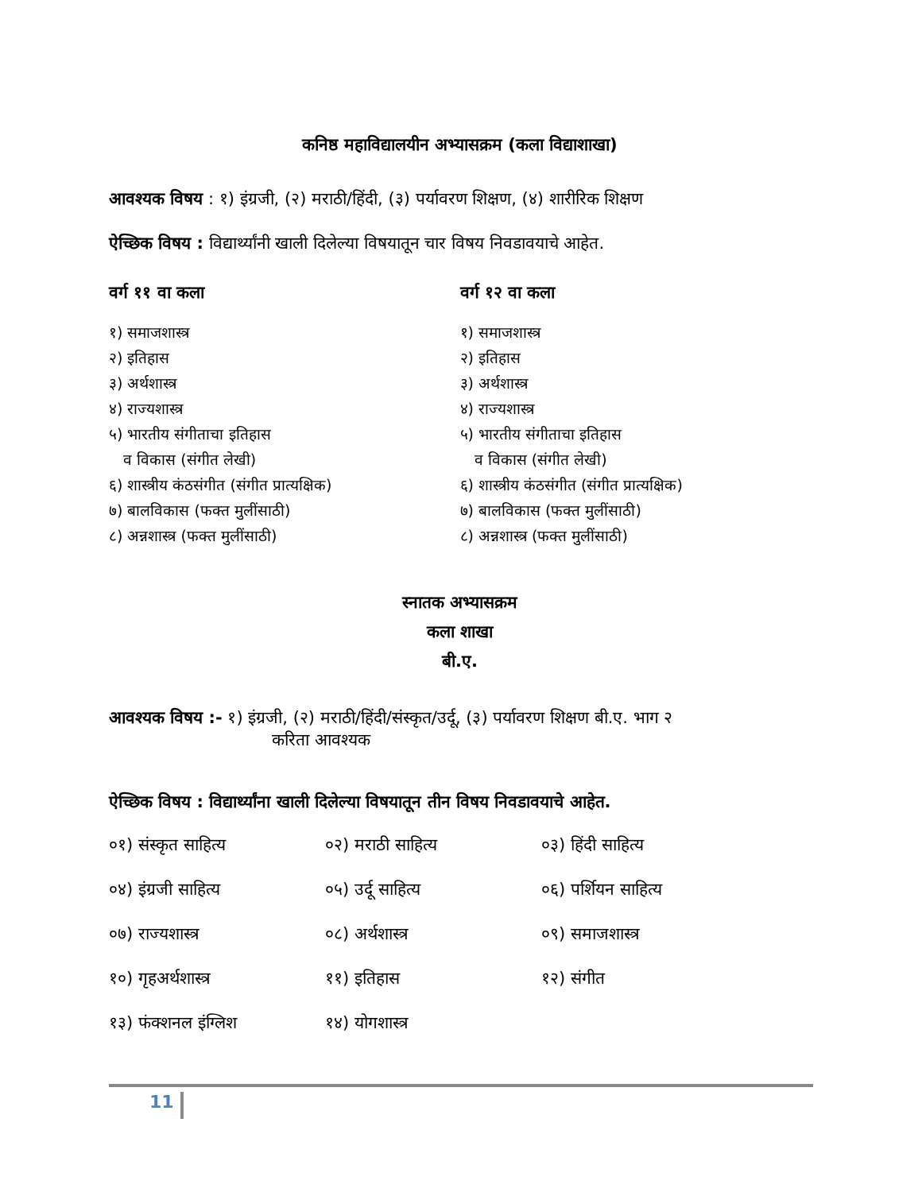कनिष्ठ महाविद्यालयीन अभ्यासक्रम (कला विद्याशाखा)
आवश्यक विषय : १) इंग्रजी, (२) मराठी/हिंदी, (३) पर्यावरण शिक्षण, (४) शारीरिक शिक्षण
ऐच्छिक विषय : विद्यार्थ्यांनी खाली दिलेल्या विषयातून चार विषय निवडावयाचे आहेत.
वर्ग ११ वा कला
१) समाजशास्त्र
२) इतिहास
३) अर्थशास्त्र
४) राज्यशास्त्र
५) भारतीय संगीताचा इतिहास
व विकास (संगीत लेखी)
६) शास्त्रीय कंठसंगीत (संगीत प्रात्यक्षिक)
७) बालविकास (फक्त मुलींसाठी)
८) अन्नशास्त्र (फक्त मुलींसाठी)
वर्ग १२ वा कला
१) समाजशास्त्र
२) इतिहास
३) अर्थशास्त्र
४) राज्यशास्त्र
५) भारतीय संगीताचा इतिहास
व विकास (संगीत लेखी)
६) शास्त्रीय कंठसंगीत (संगीत प्रात्यक्षिक)
७) बालविकास (फक्त मुलींसाठी)
८) अन्नशास्त्र (फक्त मुलींसाठी)
स्नातक अभ्यासक्रम
कला शाखा
बी.ए.
आवश्यक विषय :- १) इंग्रजी, (२) मराठी/हिंदी/संस्कृत/उर्दू, (३) पर्यावरण शिक्षण बी.ए. भाग २
करिता आवश्यक
ऐच्छिक विषय : विद्यार्थ्यांना खाली दिलेल्या विषयातून तीन विषय निवडावयाचे आहेत.
०१) संस्कृत साहित्य
०२) मराठी साहित्य
०३) हिंदी साहित्य
०४) इंग्रजी साहित्य
०५) उर्दू साहित्य
०६) पर्शियन साहित्य
०७) राज्यशास्त्र
०८) अर्थशास्त्र
०९) समाजशास्त्र
१०) गृहअर्थशास्त्र
११) इतिहास
१२) संगीत
१३) फंक्शनल इंग्लिश
१४) योगशास्त्र
11